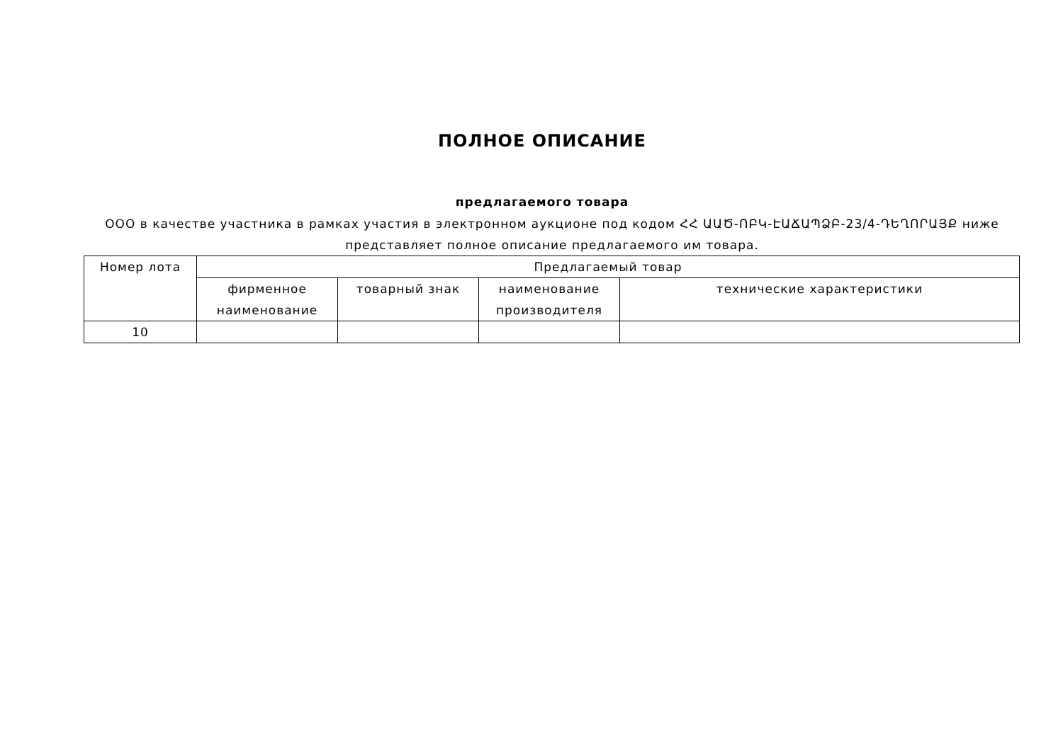ПОЛНОЕ ОПИСАНИЕ
предлагаемого товара
ООО в качестве участника в рамках участия в электронном аукционе под кодом ՀՀ ԱԱԾ-ՈԲԿ-ԷԱՃԱՊՁԲ-23/4-ԴԵՂՈՐԱՅՔ ниже представляет полное описание предлагаемого им товара.
| Номер лота | Предлагаемый товар | | | |
| --- | --- | --- | --- | --- |
| | фирменное наименование | товарный знак | наименование производителя | технические характеристики |
| 10 | | | | |